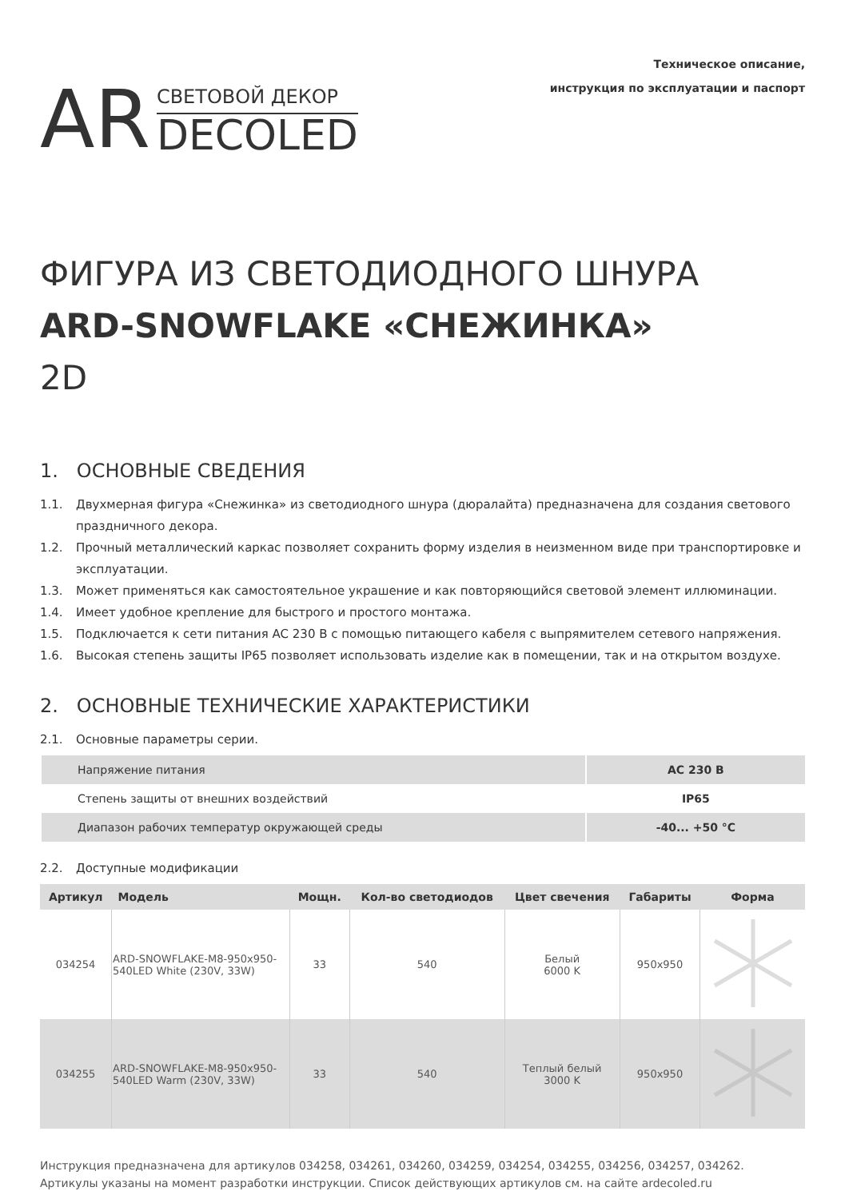AR
СВЕТОВОЙ ДЕКОР
DECOLED
Техническое описание,
инструкция по эксплуатации и паспорт
ФИГУРА ИЗ СВЕТОДИОДНОГО ШНУРА
ARD-SNOWFLAKE «СНЕЖИНКА»
2D
1. ОСНОВНЫЕ СВЕДЕНИЯ
1.1. Двухмерная фигура «Снежинка» из светодиодного шнура (дюралайта) предназначена для создания светового праздничного декора.
1.2. Прочный металлический каркас позволяет сохранить форму изделия в неизменном виде при транспортировке и эксплуатации.
1.3. Может применяться как самостоятельное украшение и как повторяющийся световой элемент иллюминации.
1.4. Имеет удобное крепление для быстрого и простого монтажа.
1.5. Подключается к сети питания AC 230 В с помощью питающего кабеля с выпрямителем сетевого напряжения.
1.6. Высокая степень защиты IP65 позволяет использовать изделие как в помещении, так и на открытом воздухе.
2. ОСНОВНЫЕ ТЕХНИЧЕСКИЕ ХАРАКТЕРИСТИКИ
2.1. Основные параметры серии.
| Напряжение питания | AC 230 В |
| Степень защиты от внешних воздействий | IP65 |
| Диапазон рабочих температур окружающей среды | -40... +50 °C |
2.2. Доступные модификации
| Артикул | Модель | Мощн. | Кол-во светодиодов | Цвет свечения | Габариты | Форма |
| --- | --- | --- | --- | --- | --- | --- |
| 034254 | ARD-SNOWFLAKE-M8-950x950- 540LED White (230V, 33W) | 33 | 540 | Белый 6000 K | 950x950 | |
| 034255 | ARD-SNOWFLAKE-M8-950x950- 540LED Warm (230V, 33W) | 33 | 540 | Теплый белый 3000 K | 950x950 | |
Инструкция предназначена для артикулов 034258, 034261, 034260, 034259, 034254, 034255, 034256, 034257, 034262.
Артикулы указаны на момент разработки инструкции. Список действующих артикулов см. на сайте ardecoled.ru